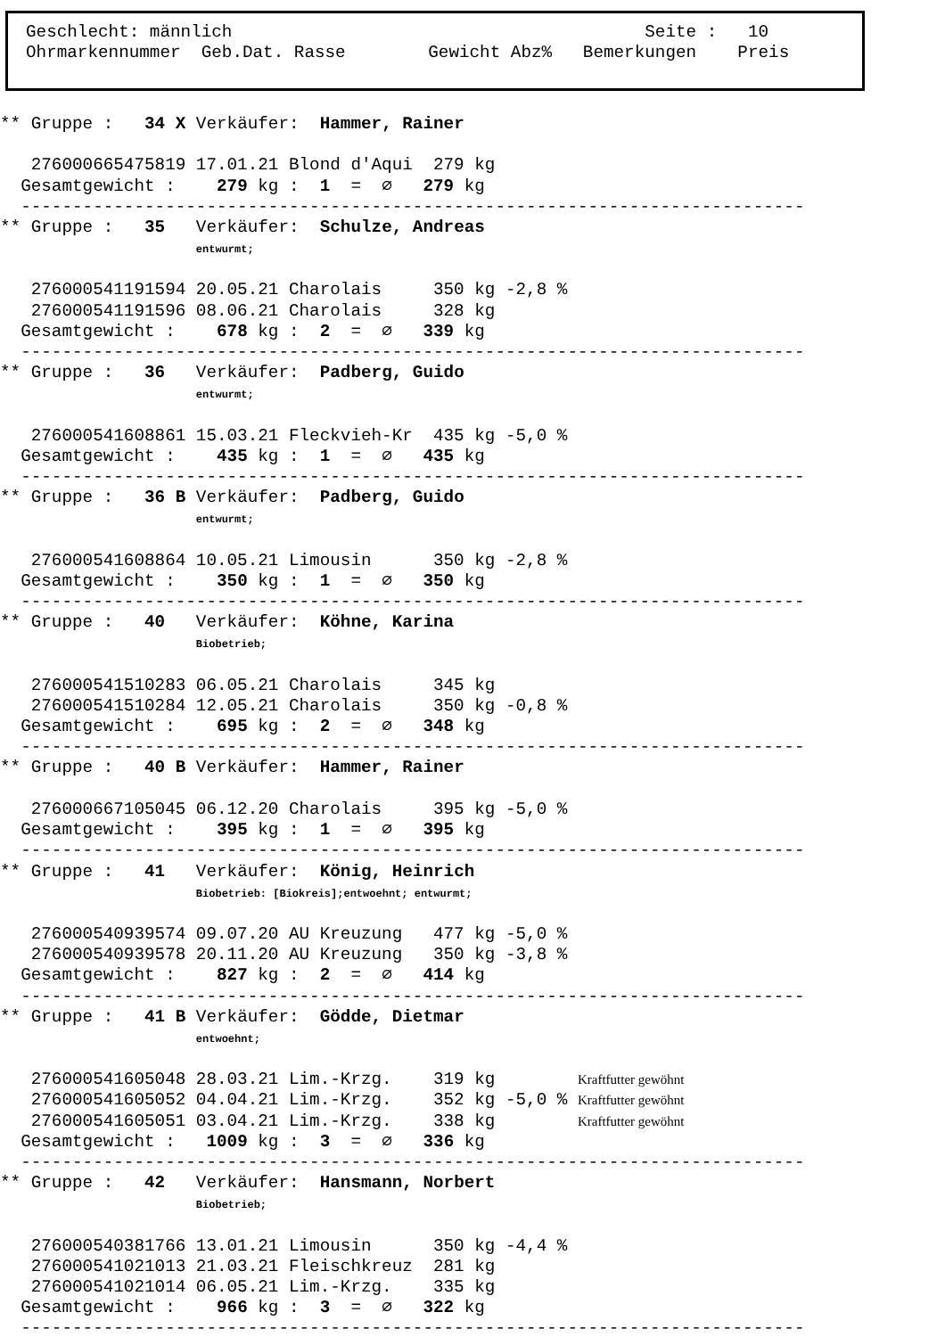Geschlecht: männlich Seite : 10 Ohrmarkennummer Geb.Dat. Rasse Gewicht Abz% Bemerkungen Preis
** Gruppe :   34 X Verkäufer:  Hammer, Rainer

   276000665475819 17.01.21 Blond d'Aqui  279 kg
  Gesamtgewicht :    279 kg :  1  =  ∅   279 kg
  ----------------------------------------------------------------------------
** Gruppe :   35   Verkäufer:  Schulze, Andreas
                   entwurmt;

   276000541191594 20.05.21 Charolais     350 kg -2,8 %
   276000541191596 08.06.21 Charolais     328 kg
  Gesamtgewicht :    678 kg :  2  =  ∅   339 kg
  ----------------------------------------------------------------------------
** Gruppe :   36   Verkäufer:  Padberg, Guido
                   entwurmt;

   276000541608861 15.03.21 Fleckvieh-Kr  435 kg -5,0 %
  Gesamtgewicht :    435 kg :  1  =  ∅   435 kg
  ----------------------------------------------------------------------------
** Gruppe :   36 B Verkäufer:  Padberg, Guido
                   entwurmt;

   276000541608864 10.05.21 Limousin      350 kg -2,8 %
  Gesamtgewicht :    350 kg :  1  =  ∅   350 kg
  ----------------------------------------------------------------------------
** Gruppe :   40   Verkäufer:  Köhne, Karina
                   Biobetrieb;

   276000541510283 06.05.21 Charolais     345 kg
   276000541510284 12.05.21 Charolais     350 kg -0,8 %
  Gesamtgewicht :    695 kg :  2  =  ∅   348 kg
  ----------------------------------------------------------------------------
** Gruppe :   40 B Verkäufer:  Hammer, Rainer

   276000667105045 06.12.20 Charolais     395 kg -5,0 %
  Gesamtgewicht :    395 kg :  1  =  ∅   395 kg
  ----------------------------------------------------------------------------
** Gruppe :   41   Verkäufer:  König, Heinrich
                   Biobetrieb: [Biokreis];entwoehnt; entwurmt;

   276000540939574 09.07.20 AU Kreuzung   477 kg -5,0 %
   276000540939578 20.11.20 AU Kreuzung   350 kg -3,8 %
  Gesamtgewicht :    827 kg :  2  =  ∅   414 kg
  ----------------------------------------------------------------------------
** Gruppe :   41 B Verkäufer:  Gödde, Dietmar
                   entwoehnt;

   276000541605048 28.03.21 Lim.-Krzg.    319 kg        Kraftfutter gewöhnt
   276000541605052 04.04.21 Lim.-Krzg.    352 kg -5,0 % Kraftfutter gewöhnt
   276000541605051 03.04.21 Lim.-Krzg.    338 kg        Kraftfutter gewöhnt
  Gesamtgewicht :   1009 kg :  3  =  ∅   336 kg
  ----------------------------------------------------------------------------
** Gruppe :   42   Verkäufer:  Hansmann, Norbert
                   Biobetrieb;

   276000540381766 13.01.21 Limousin      350 kg -4,4 %
   276000541021013 21.03.21 Fleischkreuz  281 kg
   276000541021014 06.05.21 Lim.-Krzg.    335 kg
  Gesamtgewicht :    966 kg :  3  =  ∅   322 kg
  ----------------------------------------------------------------------------